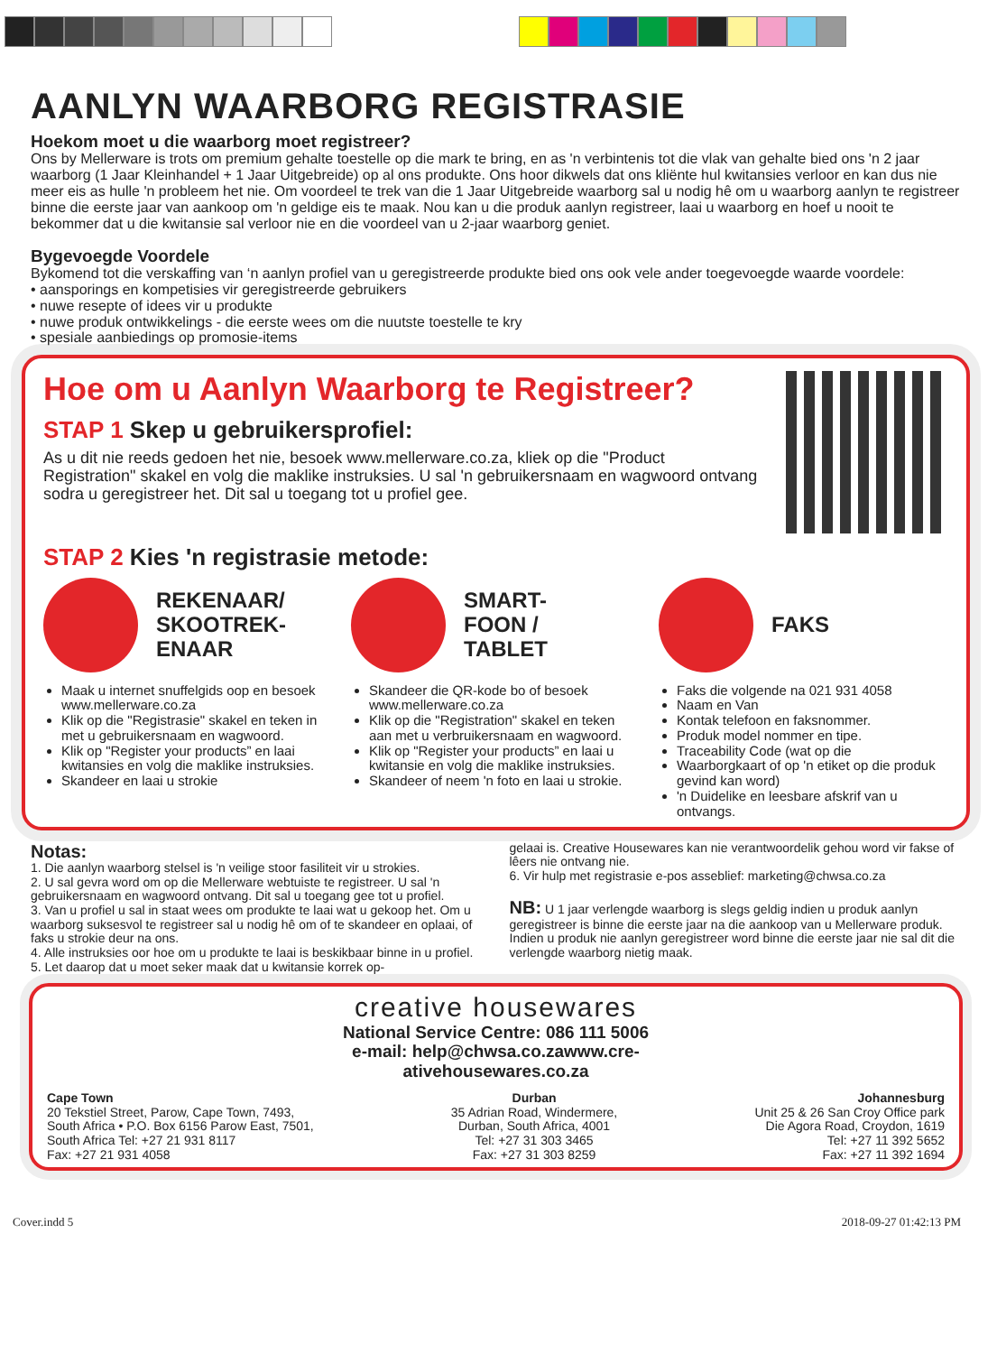AANLYN WAARBORG REGISTRASIE
Hoekom moet u die waarborg moet registreer?
Ons by Mellerware is trots om premium gehalte toestelle op die mark te bring, en as 'n verbintenis tot die vlak van gehalte bied ons 'n 2 jaar waarborg (1 Jaar Kleinhandel + 1 Jaar Uitgebreide) op al ons produkte. Ons hoor dikwels dat ons kliënte hul kwitansies verloor en kan dus nie meer eis as hulle 'n probleem het nie. Om voordeel te trek van die 1 Jaar Uitgebreide waarborg sal u nodig hê om u waarborg aanlyn te registreer binne die eerste jaar van aankoop om 'n geldige eis te maak. Nou kan u die produk aanlyn registreer, laai u waarborg en hoef u nooit te bekommer dat u die kwitansie sal verloor nie en die voordeel van u 2-jaar waarborg geniet.
Bygevoegde Voordele
Bykomend tot die verskaffing van ‘n aanlyn profiel van u geregistreerde produkte bied ons ook vele ander toegevoegde waarde voordele:
• aansporings en kompetisies vir geregistreerde gebruikers
• nuwe resepte of idees vir u produkte
• nuwe produk ontwikkelings - die eerste wees om die nuutste toestelle te kry
• spesiale aanbiedings op promosie-items
Hoe om u Aanlyn Waarborg te Registreer?
STAP 1 Skep u gebruikersprofiel:
As u dit nie reeds gedoen het nie, besoek www.mellerware.co.za, kliek op die "Product Registration" skakel en volg die maklike instruksies. U sal 'n gebruikersnaam en wagwoord ontvang sodra u geregistreer het. Dit sal u toegang tot u profiel gee.
STAP 2 Kies 'n registrasie metode:
REKENAAR/
SKOOTREK-
ENAAR
Maak u internet snuffelgids oop en besoek www.mellerware.co.za
Klik op die "Registrasie" skakel en teken in met u gebruikersnaam en wagwoord.
Klik op "Register your products” en laai kwitansies en volg die maklike instruksies.
Skandeer en laai u strokie
SMART-
FOON /
TABLET
Skandeer die QR-kode bo of besoek www.mellerware.co.za
Klik op die "Registration" skakel en teken aan met u verbruikersnaam en wagwoord.
Klik op "Register your products” en laai u kwitansie en volg die maklike instruksies.
Skandeer of neem 'n foto en laai u strokie.
FAKS
Faks die volgende na 021 931 4058
Naam en Van
Kontak telefoon en faksnommer.
Produk model nommer en tipe.
Traceability Code (wat op die
Waarborgkaart of op 'n etiket op die produk gevind kan word)
'n Duidelike en leesbare afskrif van u ontvangs.
Notas:
1. Die aanlyn waarborg stelsel is 'n veilige stoor fasiliteit vir u strokies.
2. U sal gevra word om op die Mellerware webtuiste te registreer. U sal 'n gebruikersnaam en wagwoord ontvang. Dit sal u toegang gee tot u profiel.
3. Van u profiel u sal in staat wees om produkte te laai wat u gekoop het. Om u waarborg suksesvol te registreer sal u nodig hê om of te skandeer en oplaai, of faks u strokie deur na ons.
4. Alle instruksies oor hoe om u produkte te laai is beskikbaar binne in u profiel.
5. Let daarop dat u moet seker maak dat u kwitansie korrek op-
gelaai is. Creative Housewares kan nie verantwoordelik gehou word vir fakse of lêers nie ontvang nie.
6. Vir hulp met registrasie e-pos asseblief: marketing@chwsa.co.za
NB: U 1 jaar verlengde waarborg is slegs geldig indien u produk aanlyn geregistreer is binne die eerste jaar na die aankoop van u Mellerware produk. Indien u produk nie aanlyn geregistreer word binne die eerste jaar nie sal dit die verlengde waarborg nietig maak.
creative housewares
National Service Centre: 086 111 5006
e-mail: help@chwsa.co.zawww.cre-
ativehousewares.co.za
Cape Town
20 Tekstiel Street, Parow, Cape Town, 7493,
South Africa • P.O. Box 6156 Parow East, 7501,
South Africa Tel: +27 21 931 8117
Fax: +27 21 931 4058
Durban
35 Adrian Road, Windermere,
Durban, South Africa, 4001
Tel: +27 31 303 3465
Fax: +27 31 303 8259
Johannesburg
Unit 25 & 26 San Croy Office park
Die Agora Road, Croydon, 1619
Tel: +27 11 392 5652
Fax: +27 11 392 1694
Cover.indd 5 2018-09-27 01:42:13 PM